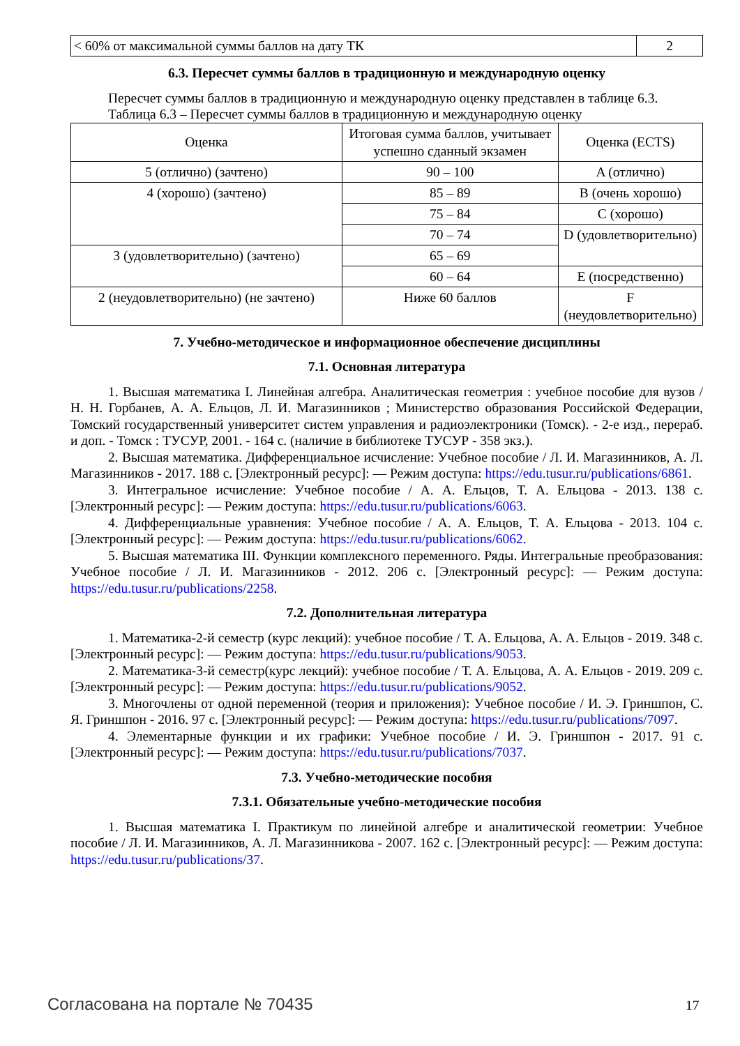| < 60% от максимальной суммы баллов на дату ТК | 2 |
6.3. Пересчет суммы баллов в традиционную и международную оценку
Пересчет суммы баллов в традиционную и международную оценку представлен в таблице 6.3.
Таблица 6.3 – Пересчет суммы баллов в традиционную и международную оценку
| Оценка | Итоговая сумма баллов, учитывает успешно сданный экзамен | Оценка (ECTS) |
| 5 (отлично) (зачтено) | 90 – 100 | A (отлично) |
| 4 (хорошо) (зачтено) | 85 – 89 | B (очень хорошо) |
| | 75 – 84 | C (хорошо) |
| | 70 – 74 | D (удовлетворительно) |
| 3 (удовлетворительно) (зачтено) | 65 – 69 | |
| | 60 – 64 | E (посредственно) |
| 2 (неудовлетворительно) (не зачтено) | Ниже 60 баллов | F (неудовлетворительно) |
7. Учебно-методическое и информационное обеспечение дисциплины
7.1. Основная литература
1. Высшая математика I. Линейная алгебра. Аналитическая геометрия : учебное пособие для вузов / Н. Н. Горбанев, А. А. Ельцов, Л. И. Магазинников ; Министерство образования Российской Федерации, Томский государственный университет систем управления и радиоэлектроники (Томск). - 2-е изд., перераб. и доп. - Томск : ТУСУР, 2001. - 164 с. (наличие в библиотеке ТУСУР - 358 экз.).
2. Высшая математика. Дифференциальное исчисление: Учебное пособие / Л. И. Магазинников, А. Л. Магазинников - 2017. 188 с. [Электронный ресурс]: — Режим доступа: https://edu.tusur.ru/publications/6861.
3. Интегральное исчисление: Учебное пособие / А. А. Ельцов, Т. А. Ельцова - 2013. 138 с. [Электронный ресурс]: — Режим доступа: https://edu.tusur.ru/publications/6063.
4. Дифференциальные уравнения: Учебное пособие / А. А. Ельцов, Т. А. Ельцова - 2013. 104 с. [Электронный ресурс]: — Режим доступа: https://edu.tusur.ru/publications/6062.
5. Высшая математика III. Функции комплексного переменного. Ряды. Интегральные преобразования: Учебное пособие / Л. И. Магазинников - 2012. 206 с. [Электронный ресурс]: — Режим доступа: https://edu.tusur.ru/publications/2258.
7.2. Дополнительная литература
1. Математика-2-й семестр (курс лекций): учебное пособие / Т. А. Ельцова, А. А. Ельцов - 2019. 348 с. [Электронный ресурс]: — Режим доступа: https://edu.tusur.ru/publications/9053.
2. Математика-3-й семестр(курс лекций): учебное пособие / Т. А. Ельцова, А. А. Ельцов - 2019. 209 с. [Электронный ресурс]: — Режим доступа: https://edu.tusur.ru/publications/9052.
3. Многочлены от одной переменной (теория и приложения): Учебное пособие / И. Э. Гриншпон, С. Я. Гриншпон - 2016. 97 с. [Электронный ресурс]: — Режим доступа: https://edu.tusur.ru/publications/7097.
4. Элементарные функции и их графики: Учебное пособие / И. Э. Гриншпон - 2017. 91 с. [Электронный ресурс]: — Режим доступа: https://edu.tusur.ru/publications/7037.
7.3. Учебно-методические пособия
7.3.1. Обязательные учебно-методические пособия
1. Высшая математика I. Практикум по линейной алгебре и аналитической геометрии: Учебное пособие / Л. И. Магазинников, А. Л. Магазинникова - 2007. 162 с. [Электронный ресурс]: — Режим доступа: https://edu.tusur.ru/publications/37.
Согласована на портале № 70435 17